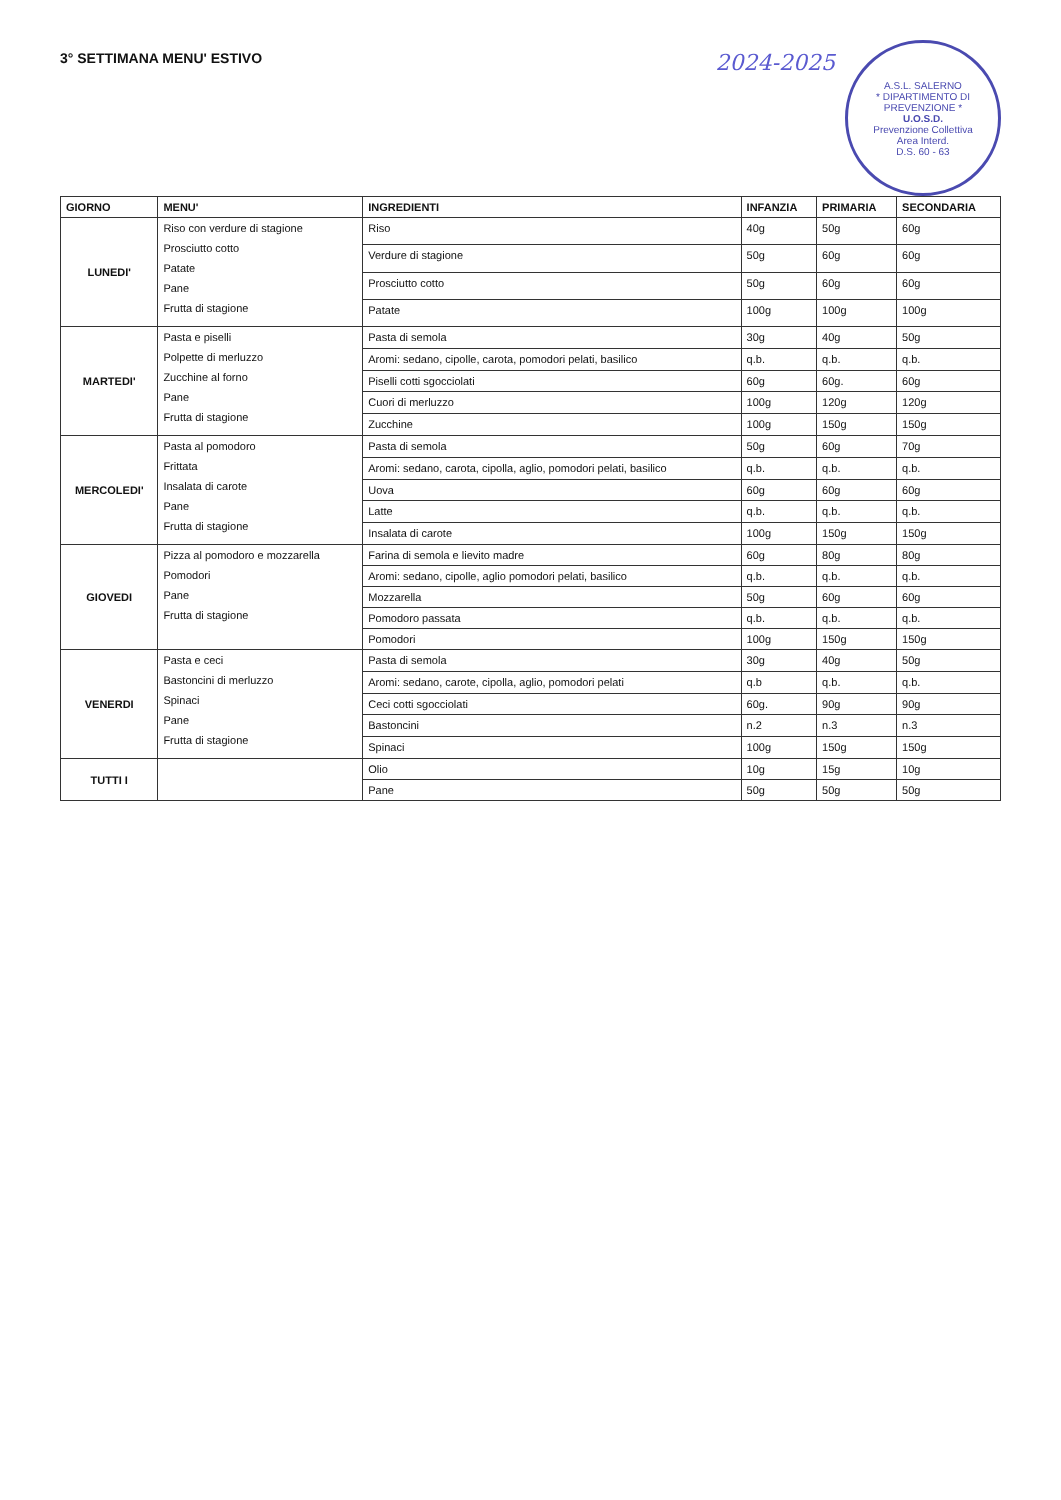3° SETTIMANA MENU' ESTIVO
2024-2025
A.S.L. SALERNO
* DIPARTIMENTO DI PREVENZIONE *
U.O.S.D.
Prevenzione Collettiva
Area Interd.
D.S. 60 - 63
| GIORNO | MENU' | INGREDIENTI | INFANZIA | PRIMARIA | SECONDARIA |
| --- | --- | --- | --- | --- | --- |
| LUNEDI' | Riso con verdure di stagione Prosciutto cotto Patate Pane Frutta di stagione | Riso | 40g | 50g | 60g |
| | | Verdure di stagione | 50g | 60g | 60g |
| | | Prosciutto cotto | 50g | 60g | 60g |
| | | Patate | 100g | 100g | 100g |
| MARTEDI' | Pasta e piselli Polpette di merluzzo Zucchine al forno Pane Frutta di stagione | Pasta di semola | 30g | 40g | 50g |
| | | Aromi: sedano, cipolle, carota, pomodori pelati, basilico | q.b. | q.b. | q.b. |
| | | Piselli cotti sgocciolati | 60g | 60g. | 60g |
| | | Cuori di merluzzo | 100g | 120g | 120g |
| | | Zucchine | 100g | 150g | 150g |
| MERCOLEDI' | Pasta al pomodoro Frittata Insalata di carote Pane Frutta di stagione | Pasta di semola | 50g | 60g | 70g |
| | | Aromi: sedano, carota, cipolla, aglio, pomodori pelati, basilico | q.b. | q.b. | q.b. |
| | | Uova | 60g | 60g | 60g |
| | | Latte | q.b. | q.b. | q.b. |
| | | Insalata di carote | 100g | 150g | 150g |
| GIOVEDI | Pizza al pomodoro e mozzarella Pomodori Pane Frutta di stagione | Farina di semola e lievito madre | 60g | 80g | 80g |
| | | Aromi: sedano, cipolle, aglio pomodori pelati, basilico | q.b. | q.b. | q.b. |
| | | Mozzarella | 50g | 60g | 60g |
| | | Pomodoro passata | q.b. | q.b. | q.b. |
| | | Pomodori | 100g | 150g | 150g |
| VENERDI | Pasta e ceci Bastoncini di merluzzo Spinaci Pane Frutta di stagione | Pasta di semola | 30g | 40g | 50g |
| | | Aromi: sedano, carote, cipolla, aglio, pomodori pelati | q.b | q.b. | q.b. |
| | | Ceci cotti sgocciolati | 60g. | 90g | 90g |
| | | Bastoncini | n.2 | n.3 | n.3 |
| | | Spinaci | 100g | 150g | 150g |
| TUTTI I | | Olio | 10g | 15g | 10g |
| | | Pane | 50g | 50g | 50g |